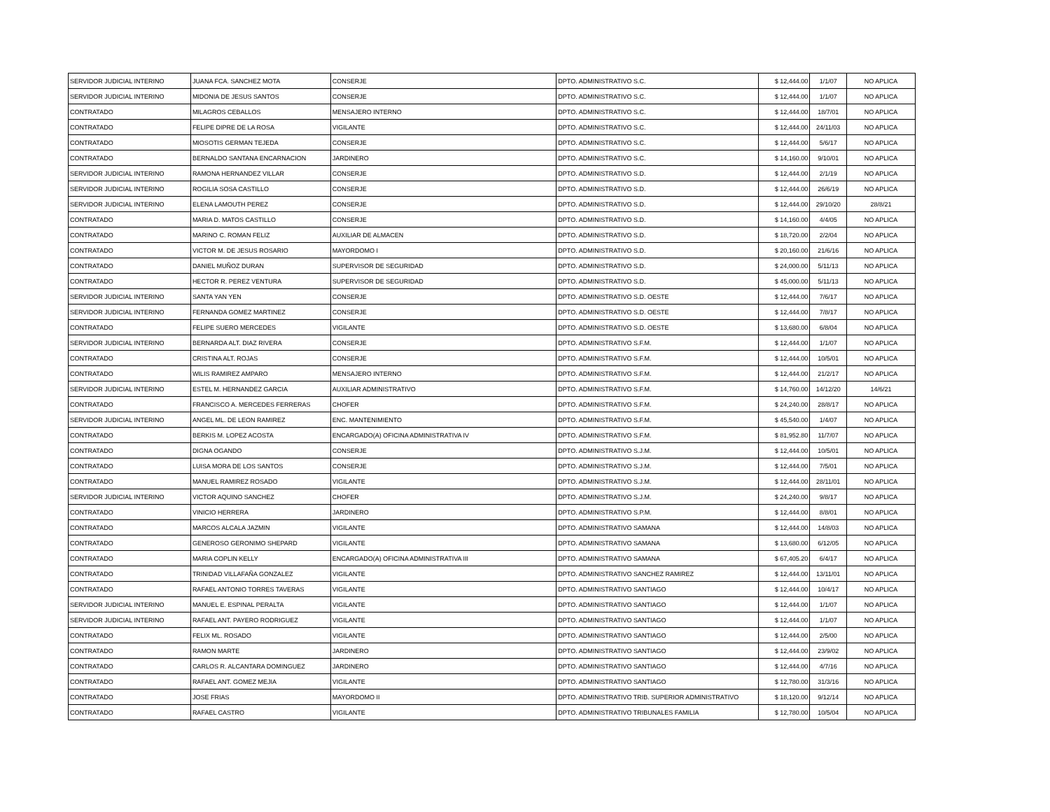| SERVIDOR JUDICIAL INTERINO | JUANA FCA. SANCHEZ MOTA | CONSERJE | DPTO. ADMINISTRATIVO S.C. | $ 12,444.00 | 1/1/07 | NO APLICA |
| SERVIDOR JUDICIAL INTERINO | MIDONIA DE JESUS SANTOS | CONSERJE | DPTO. ADMINISTRATIVO S.C. | $ 12,444.00 | 1/1/07 | NO APLICA |
| CONTRATADO | MILAGROS CEBALLOS | MENSAJERO INTERNO | DPTO. ADMINISTRATIVO S.C. | $ 12,444.00 | 18/7/01 | NO APLICA |
| CONTRATADO | FELIPE DIPRE DE LA ROSA | VIGILANTE | DPTO. ADMINISTRATIVO S.C. | $ 12,444.00 | 24/11/03 | NO APLICA |
| CONTRATADO | MIOSOTIS GERMAN TEJEDA | CONSERJE | DPTO. ADMINISTRATIVO S.C. | $ 12,444.00 | 5/6/17 | NO APLICA |
| CONTRATADO | BERNALDO SANTANA ENCARNACION | JARDINERO | DPTO. ADMINISTRATIVO S.C. | $ 14,160.00 | 9/10/01 | NO APLICA |
| SERVIDOR JUDICIAL INTERINO | RAMONA HERNANDEZ VILLAR | CONSERJE | DPTO. ADMINISTRATIVO S.D. | $ 12,444.00 | 2/1/19 | NO APLICA |
| SERVIDOR JUDICIAL INTERINO | ROGILIA SOSA CASTILLO | CONSERJE | DPTO. ADMINISTRATIVO S.D. | $ 12,444.00 | 26/6/19 | NO APLICA |
| SERVIDOR JUDICIAL INTERINO | ELENA LAMOUTH PEREZ | CONSERJE | DPTO. ADMINISTRATIVO S.D. | $ 12,444.00 | 29/10/20 | 28/8/21 |
| CONTRATADO | MARIA D. MATOS CASTILLO | CONSERJE | DPTO. ADMINISTRATIVO S.D. | $ 14,160.00 | 4/4/05 | NO APLICA |
| CONTRATADO | MARINO C. ROMAN FELIZ | AUXILIAR DE ALMACEN | DPTO. ADMINISTRATIVO S.D. | $ 18,720.00 | 2/2/04 | NO APLICA |
| CONTRATADO | VICTOR M. DE JESUS ROSARIO | MAYORDOMO I | DPTO. ADMINISTRATIVO S.D. | $ 20,160.00 | 21/6/16 | NO APLICA |
| CONTRATADO | DANIEL MUÑOZ DURAN | SUPERVISOR DE SEGURIDAD | DPTO. ADMINISTRATIVO S.D. | $ 24,000.00 | 5/11/13 | NO APLICA |
| CONTRATADO | HECTOR R. PEREZ VENTURA | SUPERVISOR DE SEGURIDAD | DPTO. ADMINISTRATIVO S.D. | $ 45,000.00 | 5/11/13 | NO APLICA |
| SERVIDOR JUDICIAL INTERINO | SANTA YAN YEN | CONSERJE | DPTO. ADMINISTRATIVO S.D. OESTE | $ 12,444.00 | 7/6/17 | NO APLICA |
| SERVIDOR JUDICIAL INTERINO | FERNANDA GOMEZ MARTINEZ | CONSERJE | DPTO. ADMINISTRATIVO S.D. OESTE | $ 12,444.00 | 7/8/17 | NO APLICA |
| CONTRATADO | FELIPE SUERO MERCEDES | VIGILANTE | DPTO. ADMINISTRATIVO S.D. OESTE | $ 13,680.00 | 6/8/04 | NO APLICA |
| SERVIDOR JUDICIAL INTERINO | BERNARDA ALT. DIAZ RIVERA | CONSERJE | DPTO. ADMINISTRATIVO S.F.M. | $ 12,444.00 | 1/1/07 | NO APLICA |
| CONTRATADO | CRISTINA ALT. ROJAS | CONSERJE | DPTO. ADMINISTRATIVO S.F.M. | $ 12,444.00 | 10/5/01 | NO APLICA |
| CONTRATADO | WILIS RAMIREZ AMPARO | MENSAJERO INTERNO | DPTO. ADMINISTRATIVO S.F.M. | $ 12,444.00 | 21/2/17 | NO APLICA |
| SERVIDOR JUDICIAL INTERINO | ESTEL M. HERNANDEZ GARCIA | AUXILIAR ADMINISTRATIVO | DPTO. ADMINISTRATIVO S.F.M. | $ 14,760.00 | 14/12/20 | 14/6/21 |
| CONTRATADO | FRANCISCO A. MERCEDES FERRERAS | CHOFER | DPTO. ADMINISTRATIVO S.F.M. | $ 24,240.00 | 28/8/17 | NO APLICA |
| SERVIDOR JUDICIAL INTERINO | ANGEL ML. DE LEON RAMIREZ | ENC. MANTENIMIENTO | DPTO. ADMINISTRATIVO S.F.M. | $ 45,540.00 | 1/4/07 | NO APLICA |
| CONTRATADO | BERKIS M. LOPEZ ACOSTA | ENCARGADO(A) OFICINA ADMINISTRATIVA IV | DPTO. ADMINISTRATIVO S.F.M. | $ 81,952.80 | 11/7/07 | NO APLICA |
| CONTRATADO | DIGNA OGANDO | CONSERJE | DPTO. ADMINISTRATIVO S.J.M. | $ 12,444.00 | 10/5/01 | NO APLICA |
| CONTRATADO | LUISA MORA DE LOS SANTOS | CONSERJE | DPTO. ADMINISTRATIVO S.J.M. | $ 12,444.00 | 7/5/01 | NO APLICA |
| CONTRATADO | MANUEL RAMIREZ ROSADO | VIGILANTE | DPTO. ADMINISTRATIVO S.J.M. | $ 12,444.00 | 28/11/01 | NO APLICA |
| SERVIDOR JUDICIAL INTERINO | VICTOR AQUINO SANCHEZ | CHOFER | DPTO. ADMINISTRATIVO S.J.M. | $ 24,240.00 | 9/8/17 | NO APLICA |
| CONTRATADO | VINICIO HERRERA | JARDINERO | DPTO. ADMINISTRATIVO S.P.M. | $ 12,444.00 | 8/8/01 | NO APLICA |
| CONTRATADO | MARCOS ALCALA JAZMIN | VIGILANTE | DPTO. ADMINISTRATIVO SAMANA | $ 12,444.00 | 14/8/03 | NO APLICA |
| CONTRATADO | GENEROSO GERONIMO SHEPARD | VIGILANTE | DPTO. ADMINISTRATIVO SAMANA | $ 13,680.00 | 6/12/05 | NO APLICA |
| CONTRATADO | MARIA COPLIN KELLY | ENCARGADO(A) OFICINA ADMINISTRATIVA III | DPTO. ADMINISTRATIVO SAMANA | $ 67,405.20 | 6/4/17 | NO APLICA |
| CONTRATADO | TRINIDAD VILLAFAÑA GONZALEZ | VIGILANTE | DPTO. ADMINISTRATIVO SANCHEZ RAMIREZ | $ 12,444.00 | 13/11/01 | NO APLICA |
| CONTRATADO | RAFAEL ANTONIO TORRES TAVERAS | VIGILANTE | DPTO. ADMINISTRATIVO SANTIAGO | $ 12,444.00 | 10/4/17 | NO APLICA |
| SERVIDOR JUDICIAL INTERINO | MANUEL E. ESPINAL PERALTA | VIGILANTE | DPTO. ADMINISTRATIVO SANTIAGO | $ 12,444.00 | 1/1/07 | NO APLICA |
| SERVIDOR JUDICIAL INTERINO | RAFAEL ANT. PAYERO RODRIGUEZ | VIGILANTE | DPTO. ADMINISTRATIVO SANTIAGO | $ 12,444.00 | 1/1/07 | NO APLICA |
| CONTRATADO | FELIX ML. ROSADO | VIGILANTE | DPTO. ADMINISTRATIVO SANTIAGO | $ 12,444.00 | 2/5/00 | NO APLICA |
| CONTRATADO | RAMON MARTE | JARDINERO | DPTO. ADMINISTRATIVO SANTIAGO | $ 12,444.00 | 23/9/02 | NO APLICA |
| CONTRATADO | CARLOS R. ALCANTARA DOMINGUEZ | JARDINERO | DPTO. ADMINISTRATIVO SANTIAGO | $ 12,444.00 | 4/7/16 | NO APLICA |
| CONTRATADO | RAFAEL ANT. GOMEZ MEJIA | VIGILANTE | DPTO. ADMINISTRATIVO SANTIAGO | $ 12,780.00 | 31/3/16 | NO APLICA |
| CONTRATADO | JOSE FRIAS | MAYORDOMO II | DPTO. ADMINISTRATIVO TRIB. SUPERIOR ADMINISTRATIVO | $ 18,120.00 | 9/12/14 | NO APLICA |
| CONTRATADO | RAFAEL CASTRO | VIGILANTE | DPTO. ADMINISTRATIVO TRIBUNALES FAMILIA | $ 12,780.00 | 10/5/04 | NO APLICA |